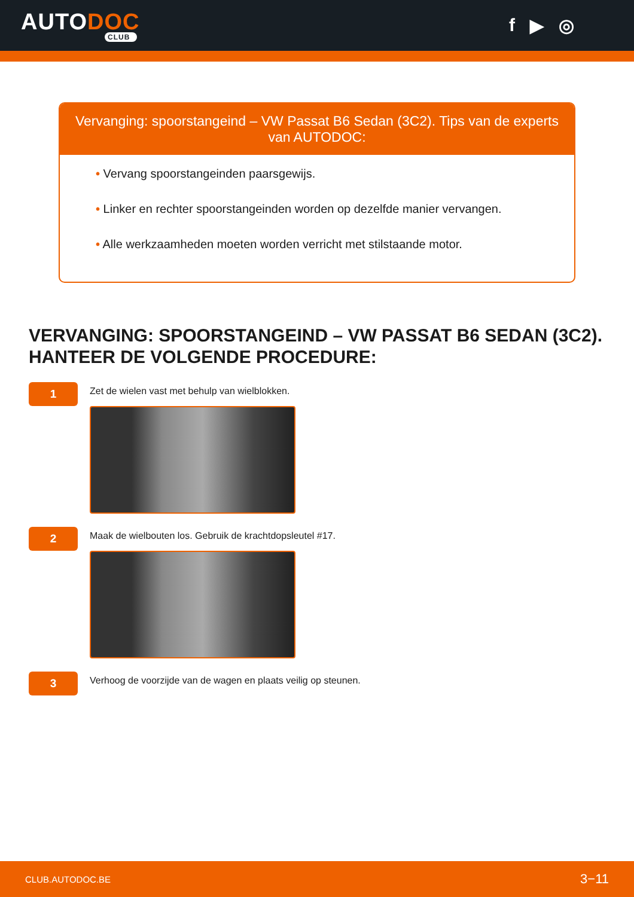AUTODOC
CLUB
f ▶ ◎
Vervanging: spoorstangeind – VW Passat B6 Sedan (3C2). Tips van de experts van AUTODOC:
• Vervang spoorstangeinden paarsgewijs.
• Linker en rechter spoorstangeinden worden op dezelfde manier vervangen.
• Alle werkzaamheden moeten worden verricht met stilstaande motor.
VERVANGING: SPOORSTANGEIND – VW PASSAT B6 SEDAN (3C2). HANTEER DE VOLGENDE PROCEDURE:
1
Zet de wielen vast met behulp van wielblokken.
2
Maak de wielbouten los. Gebruik de krachtdopsleutel #17.
3
Verhoog de voorzijde van de wagen en plaats veilig op steunen.
CLUB.AUTODOC.BE 3−11